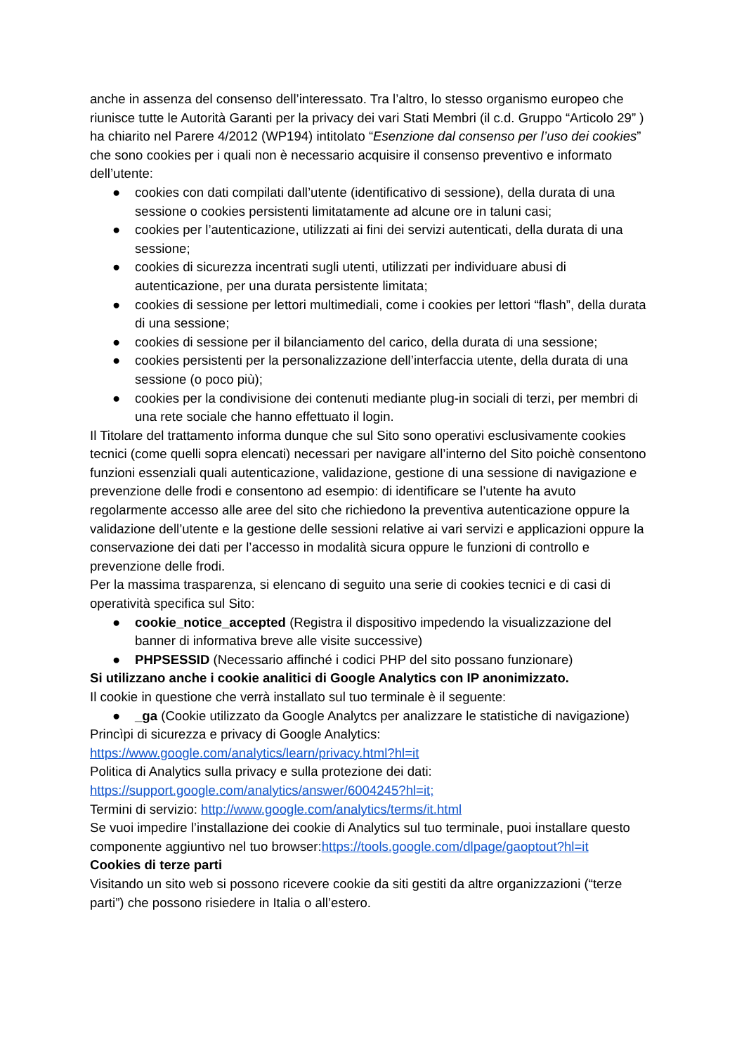anche in assenza del consenso dell’interessato. Tra l’altro, lo stesso organismo europeo che riunisce tutte le Autorità Garanti per la privacy dei vari Stati Membri (il c.d. Gruppo “Articolo 29” ) ha chiarito nel Parere 4/2012 (WP194) intitolato “Esenzione dal consenso per l’uso dei cookies” che sono cookies per i quali non è necessario acquisire il consenso preventivo e informato dell’utente:
● cookies con dati compilati dall’utente (identificativo di sessione), della durata di una sessione o cookies persistenti limitatamente ad alcune ore in taluni casi;
● cookies per l’autenticazione, utilizzati ai fini dei servizi autenticati, della durata di una sessione;
● cookies di sicurezza incentrati sugli utenti, utilizzati per individuare abusi di autenticazione, per una durata persistente limitata;
● cookies di sessione per lettori multimediali, come i cookies per lettori “flash”, della durata di una sessione;
● cookies di sessione per il bilanciamento del carico, della durata di una sessione;
● cookies persistenti per la personalizzazione dell’interfaccia utente, della durata di una sessione (o poco più);
● cookies per la condivisione dei contenuti mediante plug-in sociali di terzi, per membri di una rete sociale che hanno effettuato il login.
Il Titolare del trattamento informa dunque che sul Sito sono operativi esclusivamente cookies tecnici (come quelli sopra elencati) necessari per navigare all’interno del Sito poichè consentono funzioni essenziali quali autenticazione, validazione, gestione di una sessione di navigazione e prevenzione delle frodi e consentono ad esempio: di identificare se l’utente ha avuto regolarmente accesso alle aree del sito che richiedono la preventiva autenticazione oppure la validazione dell’utente e la gestione delle sessioni relative ai vari servizi e applicazioni oppure la conservazione dei dati per l’accesso in modalità sicura oppure le funzioni di controllo e prevenzione delle frodi.
Per la massima trasparenza, si elencano di seguito una serie di cookies tecnici e di casi di operatività specifica sul Sito:
● cookie_notice_accepted (Registra il dispositivo impedendo la visualizzazione del banner di informativa breve alle visite successive)
● PHPSESSID (Necessario affinché i codici PHP del sito possano funzionare)
Si utilizzano anche i cookie analitici di Google Analytics con IP anonimizzato.
Il cookie in questione che verrà installato sul tuo terminale è il seguente:
● _ga (Cookie utilizzato da Google Analytcs per analizzare le statistiche di navigazione)
Princìpi di sicurezza e privacy di Google Analytics:
https://www.google.com/analytics/learn/privacy.html?hl=it
Politica di Analytics sulla privacy e sulla protezione dei dati:
https://support.google.com/analytics/answer/6004245?hl=it;
Termini di servizio: http://www.google.com/analytics/terms/it.html
Se vuoi impedire l’installazione dei cookie di Analytics sul tuo terminale, puoi installare questo componente aggiuntivo nel tuo browser:https://tools.google.com/dlpage/gaoptout?hl=it
Cookies di terze parti
Visitando un sito web si possono ricevere cookie da siti gestiti da altre organizzazioni (“terze parti”) che possono risiedere in Italia o all’estero.